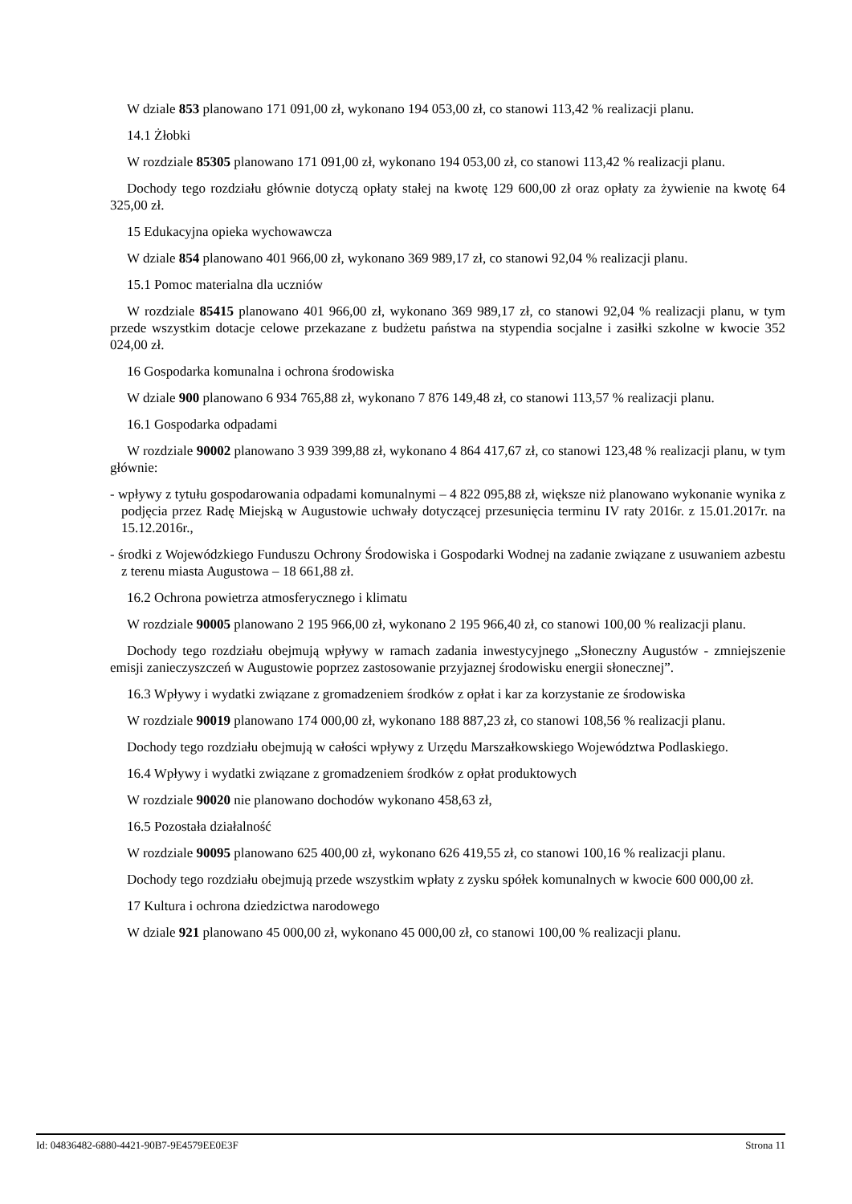W dziale 853 planowano 171 091,00 zł, wykonano 194 053,00 zł, co stanowi 113,42 % realizacji planu.
14.1 Żłobki
W rozdziale 85305 planowano 171 091,00 zł, wykonano 194 053,00 zł, co stanowi 113,42 % realizacji planu.
Dochody tego rozdziału głównie dotyczą opłaty stałej na kwotę 129 600,00 zł oraz opłaty za żywienie na kwotę 64 325,00 zł.
15 Edukacyjna opieka wychowawcza
W dziale 854 planowano 401 966,00 zł, wykonano 369 989,17 zł, co stanowi 92,04 % realizacji planu.
15.1 Pomoc materialna dla uczniów
W rozdziale 85415 planowano 401 966,00 zł, wykonano 369 989,17 zł, co stanowi 92,04 % realizacji planu, w tym przede wszystkim dotacje celowe przekazane z budżetu państwa na stypendia socjalne i zasiłki szkolne w kwocie 352 024,00 zł.
16 Gospodarka komunalna i ochrona środowiska
W dziale 900 planowano 6 934 765,88 zł, wykonano 7 876 149,48 zł, co stanowi 113,57 % realizacji planu.
16.1 Gospodarka odpadami
W rozdziale 90002 planowano 3 939 399,88 zł, wykonano 4 864 417,67 zł, co stanowi 123,48 % realizacji planu, w tym głównie:
- wpływy z tytułu gospodarowania odpadami komunalnymi – 4 822 095,88 zł, większe niż planowano wykonanie wynika z podjęcia przez Radę Miejską w Augustowie uchwały dotyczącej przesunięcia terminu IV raty 2016r. z 15.01.2017r. na 15.12.2016r.,
- środki z Wojewódzkiego Funduszu Ochrony Środowiska i Gospodarki Wodnej na zadanie związane z usuwaniem azbestu z terenu miasta Augustowa – 18 661,88 zł.
16.2 Ochrona powietrza atmosferycznego i klimatu
W rozdziale 90005 planowano 2 195 966,00 zł, wykonano 2 195 966,40 zł, co stanowi 100,00 % realizacji planu.
Dochody tego rozdziału obejmują wpływy w ramach zadania inwestycyjnego „Słoneczny Augustów - zmniejszenie emisji zanieczyszczeń w Augustowie poprzez zastosowanie przyjaznej środowisku energii słonecznej”.
16.3 Wpływy i wydatki związane z gromadzeniem środków z opłat i kar za korzystanie ze środowiska
W rozdziale 90019 planowano 174 000,00 zł, wykonano 188 887,23 zł, co stanowi 108,56 % realizacji planu.
Dochody tego rozdziału obejmują w całości wpływy z Urzędu Marszałkowskiego Województwa Podlaskiego.
16.4 Wpływy i wydatki związane z gromadzeniem środków z opłat produktowych
W rozdziale 90020 nie planowano dochodów wykonano 458,63 zł,
16.5 Pozostała działalność
W rozdziale 90095 planowano 625 400,00 zł, wykonano 626 419,55 zł, co stanowi 100,16 % realizacji planu.
Dochody tego rozdziału obejmują przede wszystkim wpłaty z zysku spółek komunalnych w kwocie 600 000,00 zł.
17 Kultura i ochrona dziedzictwa narodowego
W dziale 921 planowano 45 000,00 zł, wykonano 45 000,00 zł, co stanowi 100,00 % realizacji planu.
Id: 04836482-6880-4421-90B7-9E4579EE0E3F Strona 11